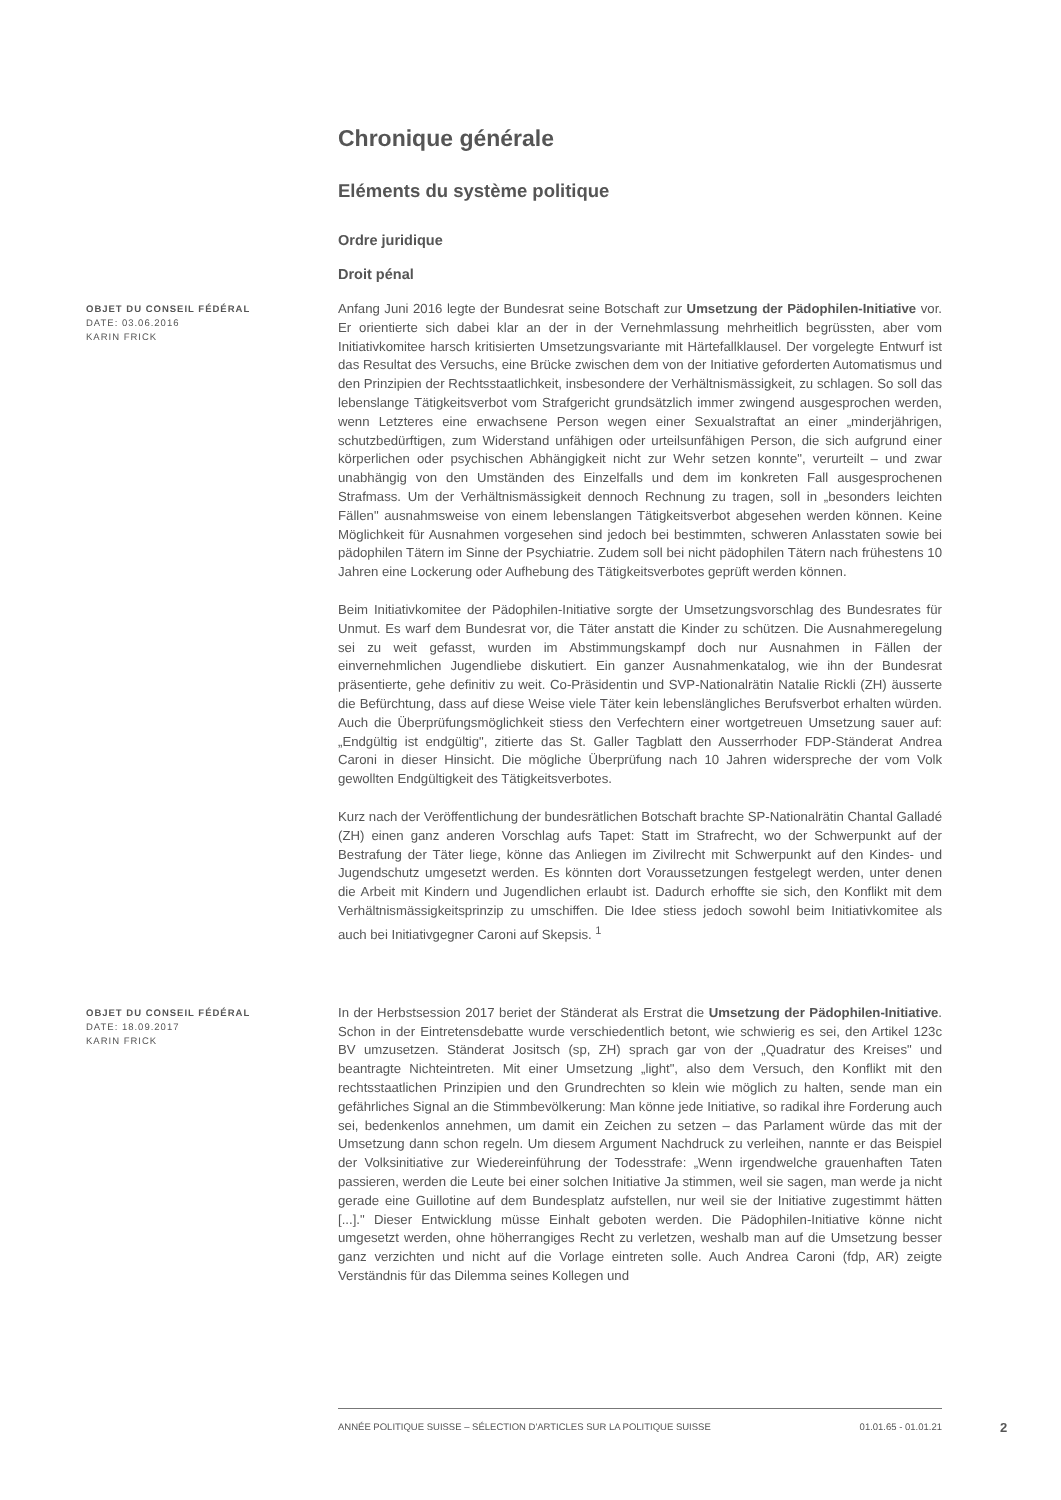Chronique générale
Eléments du système politique
Ordre juridique
Droit pénal
OBJET DU CONSEIL FÉDÉRAL
DATE: 03.06.2016
KARIN FRICK
Anfang Juni 2016 legte der Bundesrat seine Botschaft zur Umsetzung der Pädophilen-Initiative vor. Er orientierte sich dabei klar an der in der Vernehmlassung mehrheitlich begrüssten, aber vom Initiativkomitee harsch kritisierten Umsetzungsvariante mit Härtefallklausel. Der vorgelegte Entwurf ist das Resultat des Versuchs, eine Brücke zwischen dem von der Initiative geforderten Automatismus und den Prinzipien der Rechtsstaatlichkeit, insbesondere der Verhältnismässigkeit, zu schlagen. So soll das lebenslange Tätigkeitsverbot vom Strafgericht grundsätzlich immer zwingend ausgesprochen werden, wenn Letzteres eine erwachsene Person wegen einer Sexualstraftat an einer „minderjährigen, schutzbedürftigen, zum Widerstand unfähigen oder urteilsunfähigen Person, die sich aufgrund einer körperlichen oder psychischen Abhängigkeit nicht zur Wehr setzen konnte", verurteilt – und zwar unabhängig von den Umständen des Einzelfalls und dem im konkreten Fall ausgesprochenen Strafmass. Um der Verhältnismässigkeit dennoch Rechnung zu tragen, soll in „besonders leichten Fällen" ausnahmsweise von einem lebenslangen Tätigkeitsverbot abgesehen werden können. Keine Möglichkeit für Ausnahmen vorgesehen sind jedoch bei bestimmten, schweren Anlasstaten sowie bei pädophilen Tätern im Sinne der Psychiatrie. Zudem soll bei nicht pädophilen Tätern nach frühestens 10 Jahren eine Lockerung oder Aufhebung des Tätigkeitsverbotes geprüft werden können.
Beim Initiativkomitee der Pädophilen-Initiative sorgte der Umsetzungsvorschlag des Bundesrates für Unmut. Es warf dem Bundesrat vor, die Täter anstatt die Kinder zu schützen. Die Ausnahmeregelung sei zu weit gefasst, wurden im Abstimmungskampf doch nur Ausnahmen in Fällen der einvernehmlichen Jugendliebe diskutiert. Ein ganzer Ausnahmenkatalog, wie ihn der Bundesrat präsentierte, gehe definitiv zu weit. Co-Präsidentin und SVP-Nationalrätin Natalie Rickli (ZH) äusserte die Befürchtung, dass auf diese Weise viele Täter kein lebenslängliches Berufsverbot erhalten würden. Auch die Überprüfungsmöglichkeit stiess den Verfechtern einer wortgetreuen Umsetzung sauer auf: „Endgültig ist endgültig", zitierte das St. Galler Tagblatt den Ausserrhoder FDP-Ständerat Andrea Caroni in dieser Hinsicht. Die mögliche Überprüfung nach 10 Jahren widerspreche der vom Volk gewollten Endgültigkeit des Tätigkeitsverbotes.
Kurz nach der Veröffentlichung der bundesrätlichen Botschaft brachte SP-Nationalrätin Chantal Galladé (ZH) einen ganz anderen Vorschlag aufs Tapet: Statt im Strafrecht, wo der Schwerpunkt auf der Bestrafung der Täter liege, könne das Anliegen im Zivilrecht mit Schwerpunkt auf den Kindes- und Jugendschutz umgesetzt werden. Es könnten dort Voraussetzungen festgelegt werden, unter denen die Arbeit mit Kindern und Jugendlichen erlaubt ist. Dadurch erhoffte sie sich, den Konflikt mit dem Verhältnismässigkeitsprinzip zu umschiffen. Die Idee stiess jedoch sowohl beim Initiativkomitee als auch bei Initiativgegner Caroni auf Skepsis. <sup>1</sup>
OBJET DU CONSEIL FÉDÉRAL
DATE: 18.09.2017
KARIN FRICK
In der Herbstsession 2017 beriet der Ständerat als Erstrat die Umsetzung der Pädophilen-Initiative. Schon in der Eintretensdebatte wurde verschiedentlich betont, wie schwierig es sei, den Artikel 123c BV umzusetzen. Ständerat Jositsch (sp, ZH) sprach gar von der „Quadratur des Kreises" und beantragte Nichteintreten. Mit einer Umsetzung „light", also dem Versuch, den Konflikt mit den rechtsstaatlichen Prinzipien und den Grundrechten so klein wie möglich zu halten, sende man ein gefährliches Signal an die Stimmbevölkerung: Man könne jede Initiative, so radikal ihre Forderung auch sei, bedenkenlos annehmen, um damit ein Zeichen zu setzen – das Parlament würde das mit der Umsetzung dann schon regeln. Um diesem Argument Nachdruck zu verleihen, nannte er das Beispiel der Volksinitiative zur Wiedereinführung der Todesstrafe: „Wenn irgendwelche grauenhaften Taten passieren, werden die Leute bei einer solchen Initiative Ja stimmen, weil sie sagen, man werde ja nicht gerade eine Guillotine auf dem Bundesplatz aufstellen, nur weil sie der Initiative zugestimmt hätten [...]." Dieser Entwicklung müsse Einhalt geboten werden. Die Pädophilen-Initiative könne nicht umgesetzt werden, ohne höherrangiges Recht zu verletzen, weshalb man auf die Umsetzung besser ganz verzichten und nicht auf die Vorlage eintreten solle. Auch Andrea Caroni (fdp, AR) zeigte Verständnis für das Dilemma seines Kollegen und
ANNÉE POLITIQUE SUISSE – SÉLECTION D'ARTICLES SUR LA POLITIQUE SUISSE 01.01.65 - 01.01.21
2